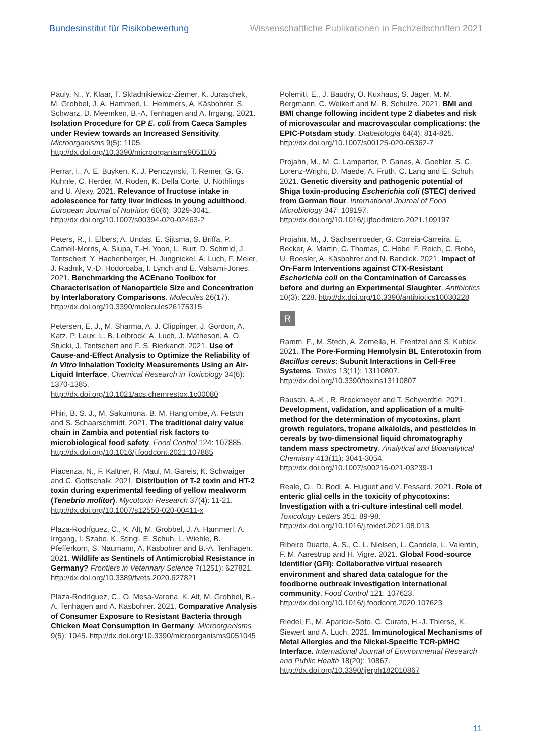Bundesinstitut für Risikobewertung Wissenschaftliche Publikationen in Fachzeitschriften 2021
Pauly, N., Y. Klaar, T. Skladnikiewicz-Ziemer, K. Juraschek, M. Grobbel, J. A. Hammerl, L. Hemmers, A. Käsbohrer, S. Schwarz, D. Meemken, B.-A. Tenhagen and A. Irrgang. 2021. Isolation Procedure for CP E. coli from Caeca Samples under Review towards an Increased Sensitivity. Microorganisms 9(5): 1105. http://dx.doi.org/10.3390/microorganisms9051105
Perrar, I., A. E. Buyken, K. J. Penczynski, T. Remer, G. G. Kuhnle, C. Herder, M. Roden, K. Della Corte, U. Nöthlings and U. Alexy. 2021. Relevance of fructose intake in adolescence for fatty liver indices in young adulthood. European Journal of Nutrition 60(6): 3029-3041. http://dx.doi.org/10.1007/s00394-020-02463-2
Peters, R., I. Elbers, A. Undas, E. Sijtsma, S. Briffa, P. Carnell-Morris, A. Siupa, T.-H. Yoon, L. Burr, D. Schmid, J. Tentschert, Y. Hachenberger, H. Jungnickel, A. Luch, F. Meier, J. Radnik, V.-D. Hodoroaba, I. Lynch and E. Valsami-Jones. 2021. Benchmarking the ACEnano Toolbox for Characterisation of Nanoparticle Size and Concentration by Interlaboratory Comparisons. Molecules 26(17). http://dx.doi.org/10.3390/molecules26175315
Petersen, E. J., M. Sharma, A. J. Clippinger, J. Gordon, A. Katz, P. Laux, L. B. Leibrock, A. Luch, J. Matheson, A. O. Stucki, J. Tentschert and F. S. Bierkandt. 2021. Use of Cause-and-Effect Analysis to Optimize the Reliability of In Vitro Inhalation Toxicity Measurements Using an Air-Liquid Interface. Chemical Research in Toxicology 34(6): 1370-1385. http://dx.doi.org/10.1021/acs.chemrestox.1c00080
Phiri, B. S. J., M. Sakumona, B. M. Hang'ombe, A. Fetsch and S. Schaarschmidt. 2021. The traditional dairy value chain in Zambia and potential risk factors to microbiological food safety. Food Control 124: 107885. http://dx.doi.org/10.1016/j.foodcont.2021.107885
Piacenza, N., F. Kaltner, R. Maul, M. Gareis, K. Schwaiger and C. Gottschalk. 2021. Distribution of T-2 toxin and HT-2 toxin during experimental feeding of yellow mealworm (Tenebrio molitor). Mycotoxin Research 37(4): 11-21. http://dx.doi.org/10.1007/s12550-020-00411-x
Plaza-Rodríguez, C., K. Alt, M. Grobbel, J. A. Hammerl, A. Irrgang, I. Szabo, K. Stingl, E. Schuh, L. Wiehle, B. Pfefferkorn, S. Naumann, A. Käsbohrer and B.-A. Tenhagen. 2021. Wildlife as Sentinels of Antimicrobial Resistance in Germany? Frontiers in Veterinary Science 7(1251): 627821. http://dx.doi.org/10.3389/fvets.2020.627821
Plaza-Rodríguez, C., O. Mesa-Varona, K. Alt, M. Grobbel, B.-A. Tenhagen and A. Käsbohrer. 2021. Comparative Analysis of Consumer Exposure to Resistant Bacteria through Chicken Meat Consumption in Germany. Microorganisms 9(5): 1045. http://dx.doi.org/10.3390/microorganisms9051045
Polemiti, E., J. Baudry, O. Kuxhaus, S. Jäger, M. M. Bergmann, C. Weikert and M. B. Schulze. 2021. BMI and BMI change following incident type 2 diabetes and risk of microvascular and macrovascular complications: the EPIC-Potsdam study. Diabetologia 64(4): 814-825. http://dx.doi.org/10.1007/s00125-020-05362-7
Projahn, M., M. C. Lamparter, P. Ganas, A. Goehler, S. C. Lorenz-Wright, D. Maede, A. Fruth, C. Lang and E. Schuh. 2021. Genetic diversity and pathogenic potential of Shiga toxin-producing Escherichia coli (STEC) derived from German flour. International Journal of Food Microbiology 347: 109197. http://dx.doi.org/10.1016/j.ijfoodmicro.2021.109197
Projahn, M., J. Sachsenroeder, G. Correia-Carreira, E. Becker, A. Martin, C. Thomas, C. Hobe, F. Reich, C. Robé, U. Roesler, A. Käsbohrer and N. Bandick. 2021. Impact of On-Farm Interventions against CTX-Resistant Escherichia coli on the Contamination of Carcasses before and during an Experimental Slaughter. Antibiotics 10(3): 228. http://dx.doi.org/10.3390/antibiotics10030228
R
Ramm, F., M. Stech, A. Zemella, H. Frentzel and S. Kubick. 2021. The Pore-Forming Hemolysin BL Enterotoxin from Bacillus cereus: Subunit Interactions in Cell-Free Systems. Toxins 13(11): 13110807. http://dx.doi.org/10.3390/toxins13110807
Rausch, A.-K., R. Brockmeyer and T. Schwerdtle. 2021. Development, validation, and application of a multi-method for the determination of mycotoxins, plant growth regulators, tropane alkaloids, and pesticides in cereals by two-dimensional liquid chromatography tandem mass spectrometry. Analytical and Bioanalytical Chemistry 413(11): 3041-3054. http://dx.doi.org/10.1007/s00216-021-03239-1
Reale, O., D. Bodi, A. Huguet and V. Fessard. 2021. Role of enteric glial cells in the toxicity of phycotoxins: Investigation with a tri-culture intestinal cell model. Toxicology Letters 351: 89-98. http://dx.doi.org/10.1016/j.toxlet.2021.08.013
Ribeiro Duarte, A. S., C. L. Nielsen, L. Candela, L. Valentin, F. M. Aarestrup and H. Vigre. 2021. Global Food-source Identifier (GFI): Collaborative virtual research environment and shared data catalogue for the foodborne outbreak investigation international community. Food Control 121: 107623. http://dx.doi.org/10.1016/j.foodcont.2020.107623
Riedel, F., M. Aparicio-Soto, C. Curato, H.-J. Thierse, K. Siewert and A. Luch. 2021. Immunological Mechanisms of Metal Allergies and the Nickel-Specific TCR-pMHC Interface. International Journal of Environmental Research and Public Health 18(20): 10867. http://dx.doi.org/10.3390/ijerph182010867
11